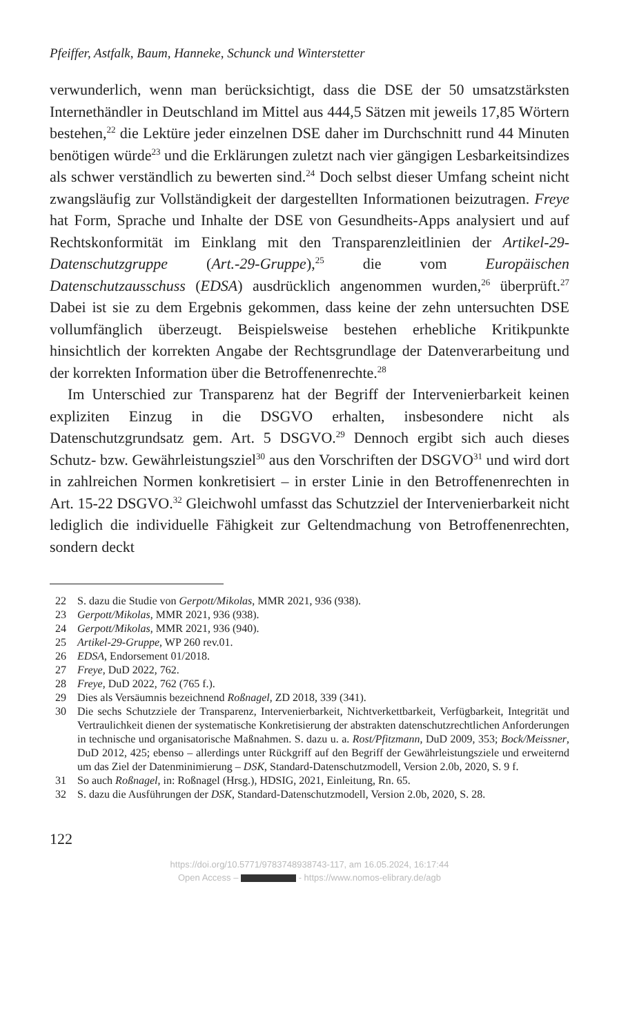Pfeiffer, Astfalk, Baum, Hanneke, Schunck und Winterstetter
verwunderlich, wenn man berücksichtigt, dass die DSE der 50 umsatzstärksten Internethändler in Deutschland im Mittel aus 444,5 Sätzen mit jeweils 17,85 Wörtern bestehen,<sup>22</sup> die Lektüre jeder einzelnen DSE daher im Durchschnitt rund 44 Minuten benötigen würde<sup>23</sup> und die Erklärungen zuletzt nach vier gängigen Lesbarkeitsindizes als schwer verständlich zu bewerten sind.<sup>24</sup> Doch selbst dieser Umfang scheint nicht zwangsläufig zur Vollständigkeit der dargestellten Informationen beizutragen. Freye hat Form, Sprache und Inhalte der DSE von Gesundheits-Apps analysiert und auf Rechtskonformität im Einklang mit den Transparenzleitlinien der Artikel-29-Datenschutzgruppe (Art.-29-Gruppe),<sup>25</sup> die vom Europäischen Datenschutzausschuss (EDSA) ausdrücklich angenommen wurden,<sup>26</sup> überprüft.<sup>27</sup> Dabei ist sie zu dem Ergebnis gekommen, dass keine der zehn untersuchten DSE vollumfänglich überzeugt. Beispielsweise bestehen erhebliche Kritikpunkte hinsichtlich der korrekten Angabe der Rechtsgrundlage der Datenverarbeitung und der korrekten Information über die Betroffenenrechte.<sup>28</sup>
Im Unterschied zur Transparenz hat der Begriff der Intervenierbarkeit keinen expliziten Einzug in die DSGVO erhalten, insbesondere nicht als Datenschutzgrundsatz gem. Art. 5 DSGVO.<sup>29</sup> Dennoch ergibt sich auch dieses Schutz- bzw. Gewährleistungsziel<sup>30</sup> aus den Vorschriften der DSGVO<sup>31</sup> und wird dort in zahlreichen Normen konkretisiert – in erster Linie in den Betroffenenrechten in Art. 15-22 DSGVO.<sup>32</sup> Gleichwohl umfasst das Schutzziel der Intervenierbarkeit nicht lediglich die individuelle Fähigkeit zur Geltendmachung von Betroffenenrechten, sondern deckt
22 S. dazu die Studie von Gerpott/Mikolas, MMR 2021, 936 (938).
23 Gerpott/Mikolas, MMR 2021, 936 (938).
24 Gerpott/Mikolas, MMR 2021, 936 (940).
25 Artikel-29-Gruppe, WP 260 rev.01.
26 EDSA, Endorsement 01/2018.
27 Freye, DuD 2022, 762.
28 Freye, DuD 2022, 762 (765 f.).
29 Dies als Versäumnis bezeichnend Roßnagel, ZD 2018, 339 (341).
30 Die sechs Schutzziele der Transparenz, Intervenierbarkeit, Nichtverkettbarkeit, Verfügbarkeit, Integrität und Vertraulichkeit dienen der systematische Konkretisierung der abstrakten datenschutzrechtlichen Anforderungen in technische und organisatorische Maßnahmen. S. dazu u. a. Rost/Pfitzmann, DuD 2009, 353; Bock/Meissner, DuD 2012, 425; ebenso – allerdings unter Rückgriff auf den Begriff der Gewährleistungsziele und erweiternd um das Ziel der Datenminimierung – DSK, Standard-Datenschutzmodell, Version 2.0b, 2020, S. 9 f.
31 So auch Roßnagel, in: Roßnagel (Hrsg.), HDSIG, 2021, Einleitung, Rn. 65.
32 S. dazu die Ausführungen der DSK, Standard-Datenschutzmodell, Version 2.0b, 2020, S. 28.
122
https://doi.org/10.5771/9783748938743-117, am 16.05.2024, 16:17:44
Open Access – - https://www.nomos-elibrary.de/agb